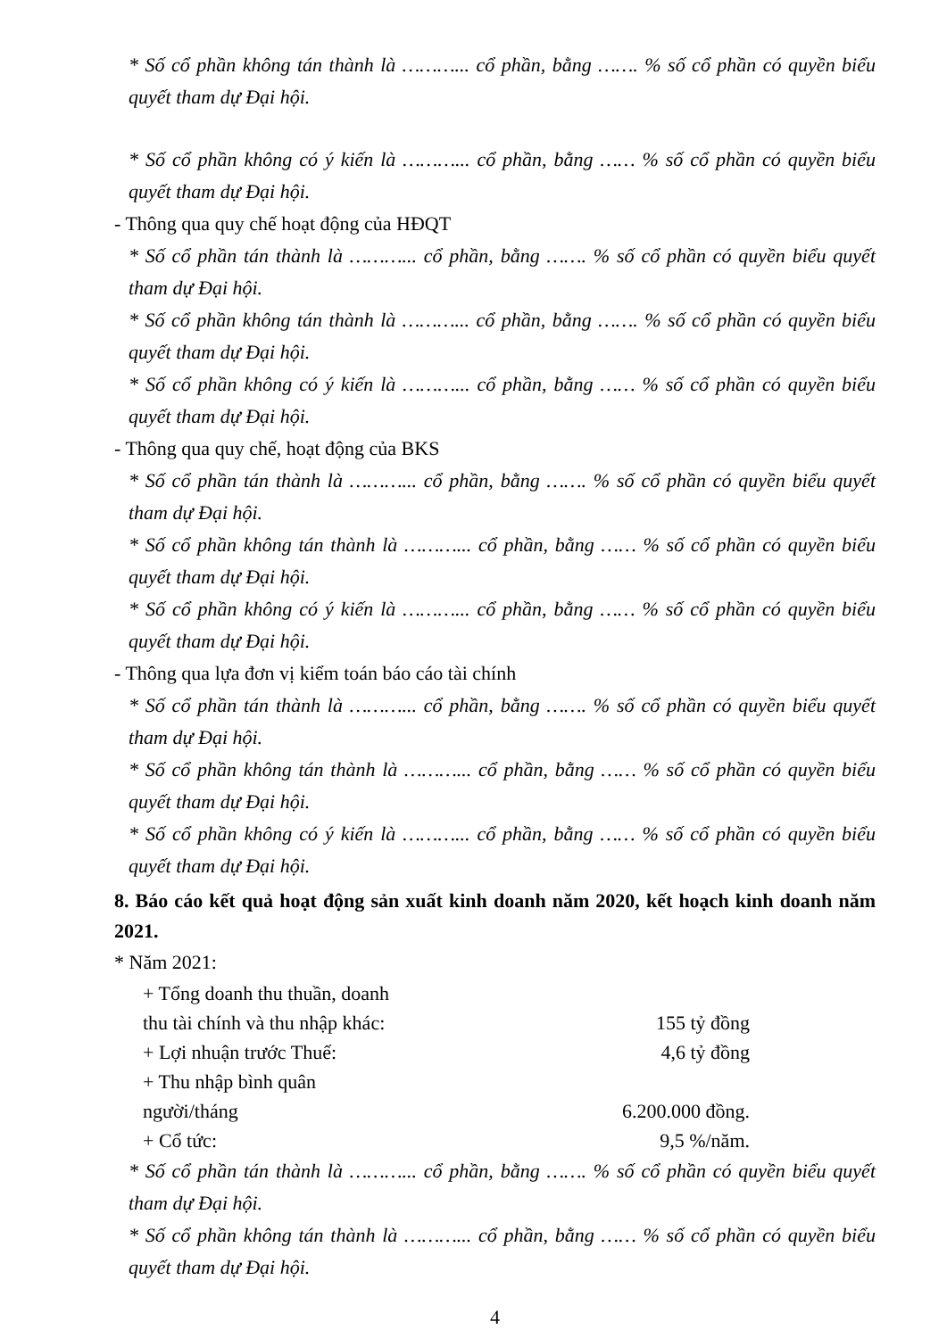* Số cổ phần không tán thành là ………... cổ phần, bằng ……. % số cổ phần có quyền biểu quyết tham dự Đại hội.
* Số cổ phần không có ý kiến là ………... cổ phần, bằng …… % số cổ phần có quyền biểu quyết tham dự Đại hội.
- Thông qua quy chế hoạt động của HĐQT
* Số cổ phần tán thành là ………... cổ phần, bằng ……. % số cổ phần có quyền biểu quyết tham dự Đại hội.
* Số cổ phần không tán thành là ………... cổ phần, bằng ……. % số cổ phần có quyền biểu quyết tham dự Đại hội.
* Số cổ phần không có ý kiến là ………... cổ phần, bằng …… % số cổ phần có quyền biểu quyết tham dự Đại hội.
- Thông qua quy chế, hoạt động của BKS
* Số cổ phần tán thành là ………... cổ phần, bằng ……. % số cổ phần có quyền biểu quyết tham dự Đại hội.
* Số cổ phần không tán thành là ………... cổ phần, bằng …… % số cổ phần có quyền biểu quyết tham dự Đại hội.
* Số cổ phần không có ý kiến là ………... cổ phần, bằng …… % số cổ phần có quyền biểu quyết tham dự Đại hội.
- Thông qua lựa đơn vị kiểm toán báo cáo tài chính
* Số cổ phần tán thành là ………... cổ phần, bằng ……. % số cổ phần có quyền biểu quyết tham dự Đại hội.
* Số cổ phần không tán thành là ………... cổ phần, bằng …… % số cổ phần có quyền biểu quyết tham dự Đại hội.
* Số cổ phần không có ý kiến là ………... cổ phần, bằng …… % số cổ phần có quyền biểu quyết tham dự Đại hội.
8. Báo cáo kết quả hoạt động sản xuất kinh doanh năm 2020, kết hoạch kinh doanh năm 2021.
* Năm 2021:
+ Tổng doanh thu thuần, doanh
thu tài chính và thu nhập khác: 155 tỷ đồng
+ Lợi nhuận trước Thuế: 4,6 tỷ đồng
+ Thu nhập bình quân
người/tháng 6.200.000 đồng.
+ Cổ tức: 9,5 %/năm.
* Số cổ phần tán thành là ………... cổ phần, bằng ……. % số cổ phần có quyền biểu quyết tham dự Đại hội.
* Số cổ phần không tán thành là ………... cổ phần, bằng …… % số cổ phần có quyền biểu quyết tham dự Đại hội.
4